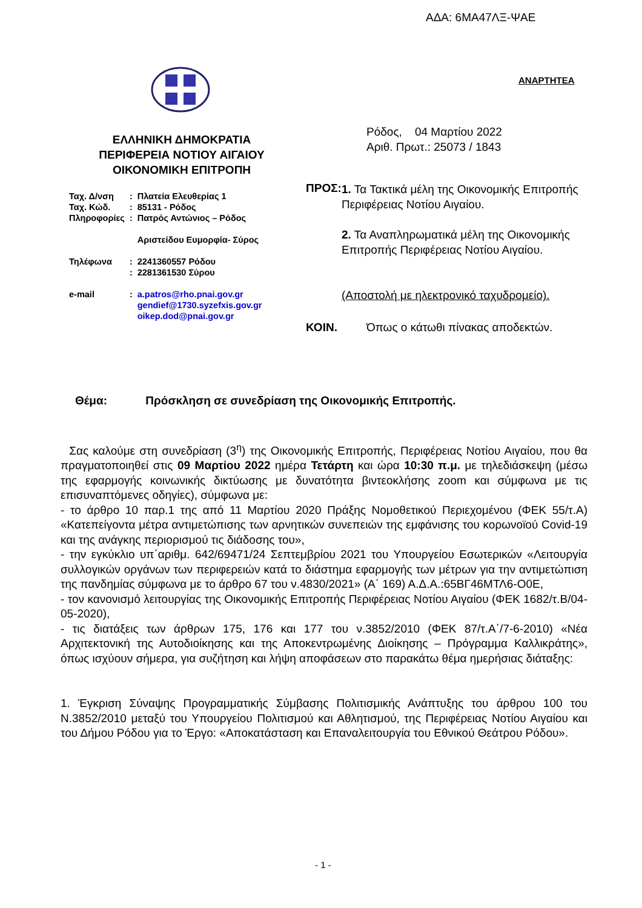ΑΔΑ: 6ΜΑ47ΛΞ-ΨΑΕ
ΑΝΑΡΤΗΤΕΑ
ΕΛΛΗΝΙΚΗ ΔΗΜΟΚΡΑΤΙΑ
ΠΕΡΙΦΕΡΕΙΑ ΝΟΤΙΟΥ ΑΙΓΑΙΟΥ
ΟΙΚΟΝΟΜΙΚΗ ΕΠΙΤΡΟΠΗ
| Ταχ. Δ/νση | : | Πλατεία Ελευθερίας 1 |
| Ταχ. Κώδ. | : | 85131 - Ρόδος |
| Πληροφορίες | : | Πατρός Αντώνιος – Ρόδος Αριστείδου Ευμορφία- Σύρος |
| Τηλέφωνα | : | 2241360557 Ρόδου |
| | : | 2281361530 Σύρου |
| e-mail | : | a.patros@rho.pnai.gov.gr gendief@1730.syzefxis.gov.gr oikep.dod@pnai.gov.gr |
Ρόδος, 04 Μαρτίου 2022
Αριθ. Πρωτ.: 25073 / 1843
ΠΡΟΣ:
1. Τα Τακτικά μέλη της Οικονομικής Επιτροπής Περιφέρειας Νοτίου Αιγαίου.
2. Τα Αναπληρωματικά μέλη της Οικονομικής Επιτροπής Περιφέρειας Νοτίου Αιγαίου.
(Αποστολή με ηλεκτρονικό ταχυδρομείο).
ΚΟΙΝ. Όπως ο κάτωθι πίνακας αποδεκτών.
Θέμα: Πρόσκληση σε συνεδρίαση της Οικονομικής Επιτροπής.
Σας καλούμε στη συνεδρίαση (3<sup>η</sup>) της Οικονομικής Επιτροπής, Περιφέρειας Νοτίου Αιγαίου, που θα πραγματοποιηθεί στις 09 Μαρτίου 2022 ημέρα Τετάρτη και ώρα 10:30 π.μ. με τηλεδιάσκεψη (μέσω της εφαρμογής κοινωνικής δικτύωσης με δυνατότητα βιντεοκλήσης zoom και σύμφωνα με τις επισυναπτόμενες οδηγίες), σύμφωνα με:
- το άρθρο 10 παρ.1 της από 11 Μαρτίου 2020 Πράξης Νομοθετικού Περιεχομένου (ΦΕΚ 55/τ.Α) «Κατεπείγοντα μέτρα αντιμετώπισης των αρνητικών συνεπειών της εμφάνισης του κορωνοϊού Covid-19 και της ανάγκης περιορισμού τις διάδοσης του»,
- την εγκύκλιο υπ΄αριθμ. 642/69471/24 Σεπτεμβρίου 2021 του Υπουργείου Εσωτερικών «Λειτουργία συλλογικών οργάνων των περιφερειών κατά το διάστημα εφαρμογής των μέτρων για την αντιμετώπιση της πανδημίας σύμφωνα με το άρθρο 67 του ν.4830/2021» (Α΄ 169) Α.Δ.Α.:65ΒΓ46ΜΤΛ6-Ο0Ε,
- τον κανονισμό λειτουργίας της Οικονομικής Επιτροπής Περιφέρειας Νοτίου Αιγαίου (ΦΕΚ 1682/τ.Β/04-05-2020),
- τις διατάξεις των άρθρων 175, 176 και 177 του ν.3852/2010 (ΦΕΚ 87/τ.Α΄/7-6-2010) «Νέα Αρχιτεκτονική της Αυτοδιοίκησης και της Αποκεντρωμένης Διοίκησης – Πρόγραμμα Καλλικράτης», όπως ισχύουν σήμερα, για συζήτηση και λήψη αποφάσεων στο παρακάτω θέμα ημερήσιας διάταξης:
1. Έγκριση Σύναψης Προγραμματικής Σύμβασης Πολιτισμικής Ανάπτυξης του άρθρου 100 του Ν.3852/2010 μεταξύ του Υπουργείου Πολιτισμού και Αθλητισμού, της Περιφέρειας Νοτίου Αιγαίου και του Δήμου Ρόδου για το Έργο: «Αποκατάσταση και Επαναλειτουργία του Εθνικού Θεάτρου Ρόδου».
- 1 -